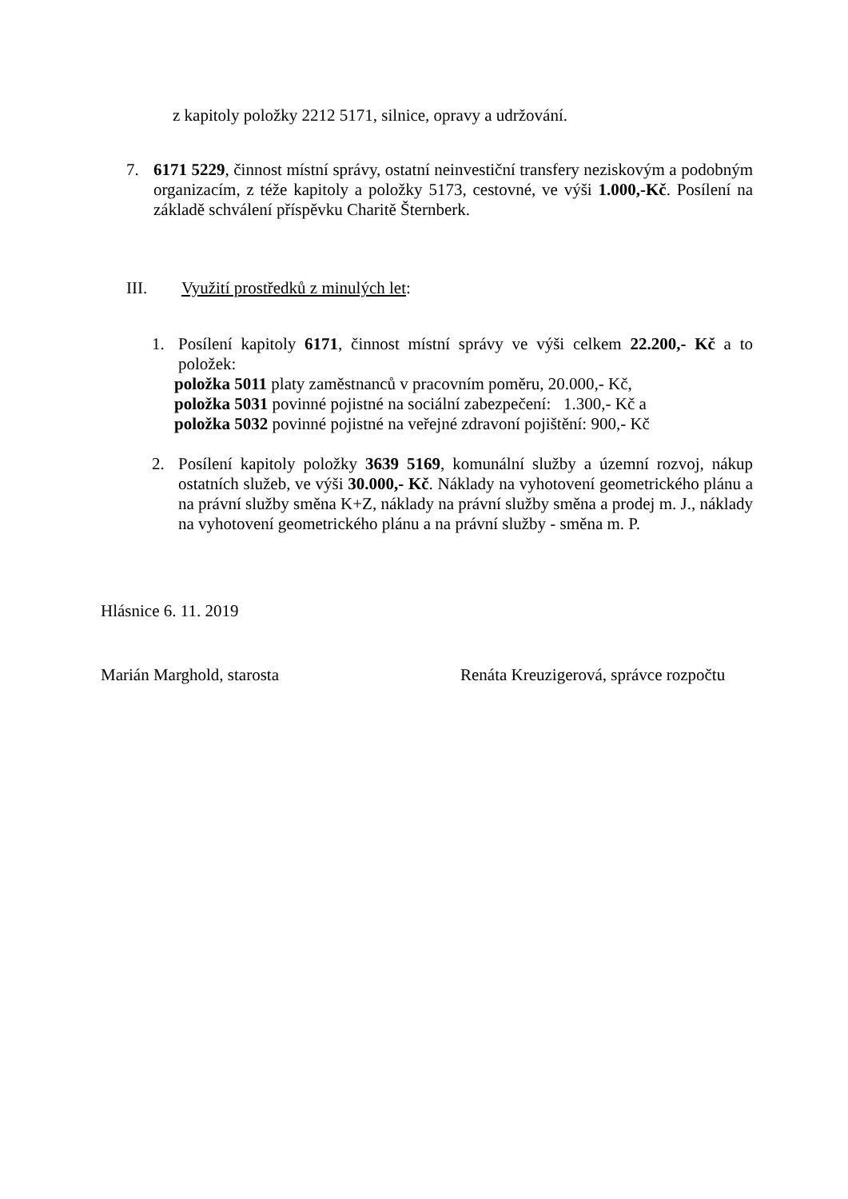z kapitoly položky 2212 5171, silnice, opravy a udržování.
7. 6171 5229, činnost místní správy, ostatní neinvestiční transfery neziskovým a podobným organizacím, z téže kapitoly a položky 5173, cestovné, ve výši 1.000,-Kč. Posílení na základě schválení příspěvku Charitě Šternberk.
III. Využití prostředků z minulých let:
1. Posílení kapitoly 6171, činnost místní správy ve výši celkem 22.200,- Kč a to položek:
položka 5011 platy zaměstnanců v pracovním poměru, 20.000,- Kč,
položka 5031 povinné pojistné na sociální zabezpečení: 1.300,- Kč a
položka 5032 povinné pojistné na veřejné zdravoní pojištění: 900,- Kč
2. Posílení kapitoly položky 3639 5169, komunální služby a územní rozvoj, nákup ostatních služeb, ve výši 30.000,- Kč. Náklady na vyhotovení geometrického plánu a na právní služby směna K+Z, náklady na právní služby směna a prodej m. J., náklady na vyhotovení geometrického plánu a na právní služby - směna m. P.
Hlásnice 6. 11. 2019
Marián Marghold, starosta Renáta Kreuzigerová, správce rozpočtu